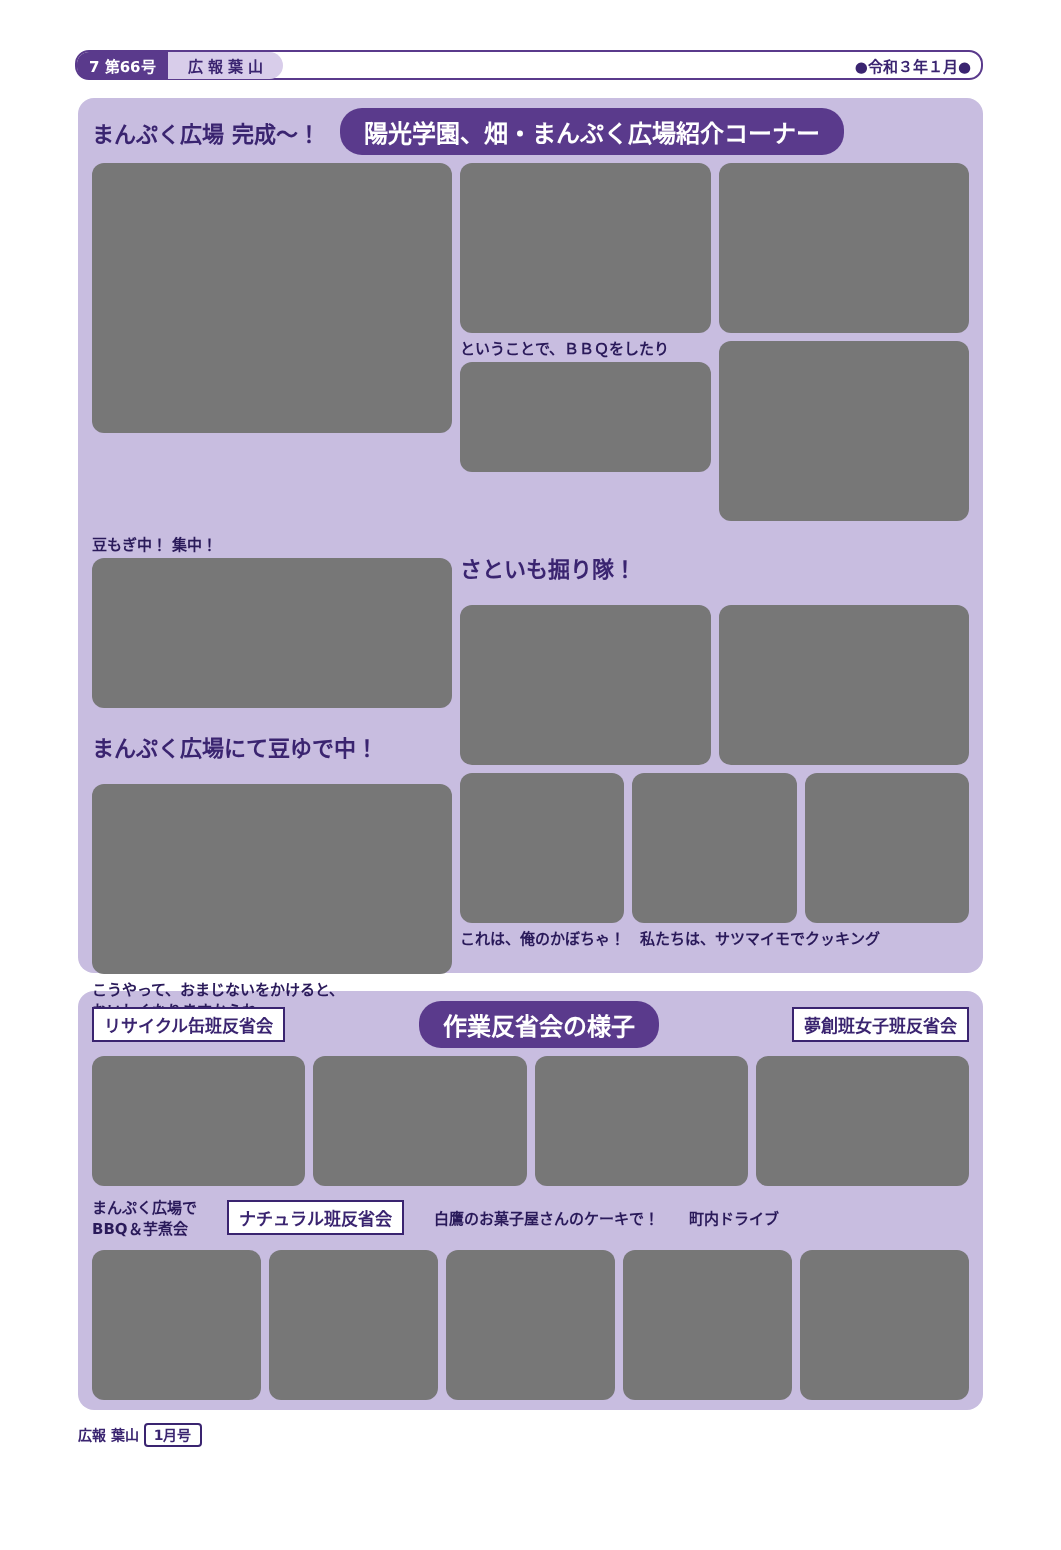7 第66号 広 報 葉 山 ●令和３年１月●
まんぷく広場 完成〜！ 陽光学園、畑・まんぷく広場紹介コーナー
ということで、ＢＢＱをしたり
豆もぎ中！ 集中！
まんぷく広場にて豆ゆで中！
こうやって、おまじないをかけると、
おいしくなりますからね〜
さといも掘り隊！
これは、俺のかぼちゃ！　私たちは、サツマイモでクッキング
リサイクル缶班反省会 作業反省会の様子 夢創班女子班反省会
まんぷく広場で
BBQ＆芋煮会 ナチュラル班反省会 白鷹のお菓子屋さんのケーキで！ 町内ドライブ
広報 葉山 1月号